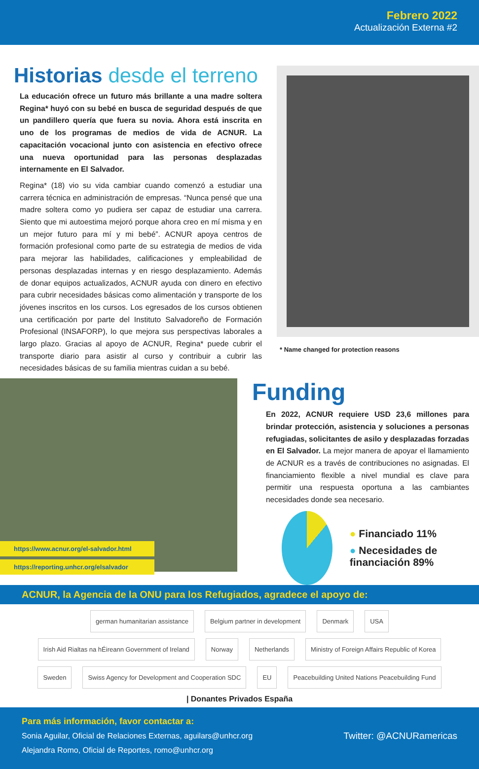Febrero 2022
Actualización Externa #2
Historias desde el terreno
La educación ofrece un futuro más brillante a una madre soltera Regina* huyó con su bebé en busca de seguridad después de que un pandillero quería que fuera su novia. Ahora está inscrita en uno de los programas de medios de vida de ACNUR. La capacitación vocacional junto con asistencia en efectivo ofrece una nueva oportunidad para las personas desplazadas internamente en El Salvador.
Regina* (18) vio su vida cambiar cuando comenzó a estudiar una carrera técnica en administración de empresas. “Nunca pensé que una madre soltera como yo pudiera ser capaz de estudiar una carrera. Siento que mi autoestima mejoró porque ahora creo en mí misma y en un mejor futuro para mí y mi bebé”. ACNUR apoya centros de formación profesional como parte de su estrategia de medios de vida para mejorar las habilidades, calificaciones y empleabilidad de personas desplazadas internas y en riesgo desplazamiento. Además de donar equipos actualizados, ACNUR ayuda con dinero en efectivo para cubrir necesidades básicas como alimentación y transporte de los jóvenes inscritos en los cursos. Los egresados de los cursos obtienen una certificación por parte del Instituto Salvadoreño de Formación Profesional (INSAFORP), lo que mejora sus perspectivas laborales a largo plazo. Gracias al apoyo de ACNUR, Regina* puede cubrir el transporte diario para asistir al curso y contribuir a cubrir las necesidades básicas de su familia mientras cuidan a su bebé.
* Name changed for protection reasons
https://www.acnur.org/el-salvador.html
https://reporting.unhcr.org/elsalvador
Funding
En 2022, ACNUR requiere USD 23,6 millones para brindar protección, asistencia y soluciones a personas refugiadas, solicitantes de asilo y desplazadas forzadas en El Salvador. La mejor manera de apoyar el llamamiento de ACNUR es a través de contribuciones no asignadas. El financiamiento flexible a nivel mundial es clave para permitir una respuesta oportuna a las cambiantes necesidades donde sea necesario.
● Financiado 11%
● Necesidades de financiación 89%
ACNUR, la Agencia de la ONU para los Refugiados, agradece el apoyo de:
german humanitarian assistance
Belgium partner in development
Denmark
USA
Irish Aid Rialtas na hÉireann Government of Ireland
Norway
Netherlands
Ministry of Foreign Affairs Republic of Korea
Sweden
Swiss Agency for Development and Cooperation SDC
EU
Peacebuilding United Nations Peacebuilding Fund
| Donantes Privados España
Para más información, favor contactar a:
Sonia Aguilar, Oficial de Relaciones Externas, aguilars@unhcr.org
Alejandra Romo, Oficial de Reportes, romo@unhcr.org
Twitter: @ACNURamericas